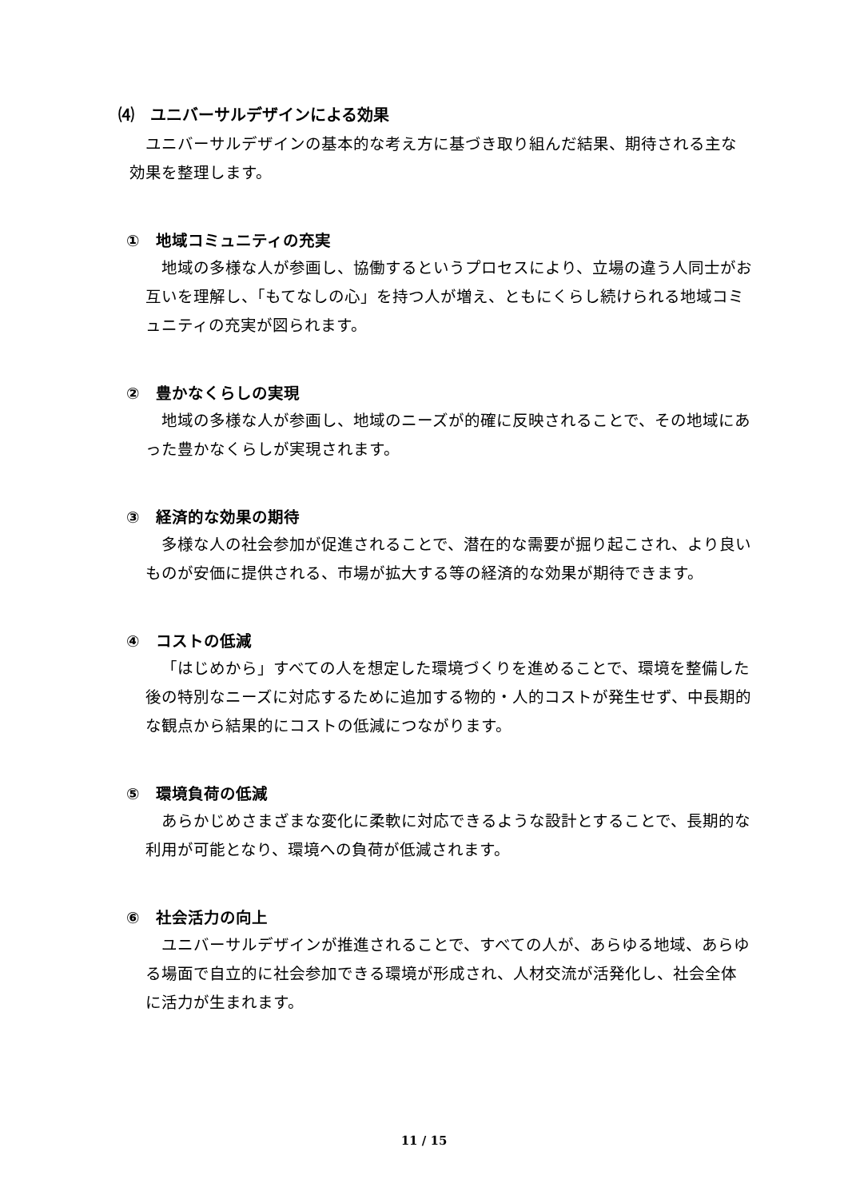⑷　ユニバーサルデザインによる効果
ユニバーサルデザインの基本的な考え方に基づき取り組んだ結果、期待される主な効果を整理します。
①　地域コミュニティの充実
地域の多様な人が参画し、協働するというプロセスにより、立場の違う人同士がお互いを理解し、「もてなしの心」を持つ人が増え、ともにくらし続けられる地域コミュニティの充実が図られます。
②　豊かなくらしの実現
地域の多様な人が参画し、地域のニーズが的確に反映されることで、その地域にあった豊かなくらしが実現されます。
③　経済的な効果の期待
多様な人の社会参加が促進されることで、潜在的な需要が掘り起こされ、より良いものが安価に提供される、市場が拡大する等の経済的な効果が期待できます。
④　コストの低減
「はじめから」すべての人を想定した環境づくりを進めることで、環境を整備した後の特別なニーズに対応するために追加する物的・人的コストが発生せず、中長期的な観点から結果的にコストの低減につながります。
⑤　環境負荷の低減
あらかじめさまざまな変化に柔軟に対応できるような設計とすることで、長期的な利用が可能となり、環境への負荷が低減されます。
⑥　社会活力の向上
ユニバーサルデザインが推進されることで、すべての人が、あらゆる地域、あらゆる場面で自立的に社会参加できる環境が形成され、人材交流が活発化し、社会全体に活力が生まれます。
11 / 15